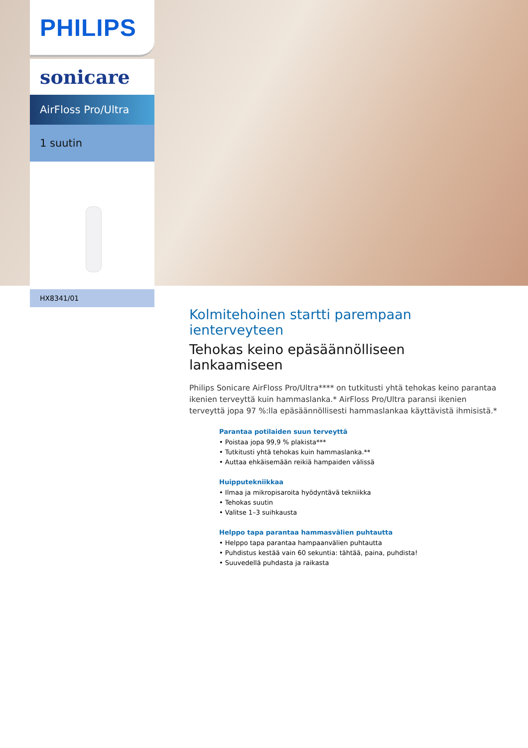PHILIPS
sonicare
AirFloss Pro/Ultra
1 suutin
HX8341/01
Kolmitehoinen startti parempaan ienterveyteen
Tehokas keino epäsäännölliseen lankaamiseen
Philips Sonicare AirFloss Pro/Ultra**** on tutkitusti yhtä tehokas keino parantaa ikenien terveyttä kuin hammaslanka.* AirFloss Pro/Ultra paransi ikenien terveyttä jopa 97 %:lla epäsäännöllisesti hammaslankaa käyttävistä ihmisistä.*
Parantaa potilaiden suun terveyttä
• Poistaa jopa 99,9 % plakista***
• Tutkitusti yhtä tehokas kuin hammaslanka.**
• Auttaa ehkäisemään reikiä hampaiden välissä
Huipputekniikkaa
• Ilmaa ja mikropisaroita hyödyntävä tekniikka
• Tehokas suutin
• Valitse 1–3 suihkausta
Helppo tapa parantaa hammasvälien puhtautta
• Helppo tapa parantaa hampaanvälien puhtautta
• Puhdistus kestää vain 60 sekuntia: tähtää, paina, puhdista!
• Suuvedellä puhdasta ja raikasta